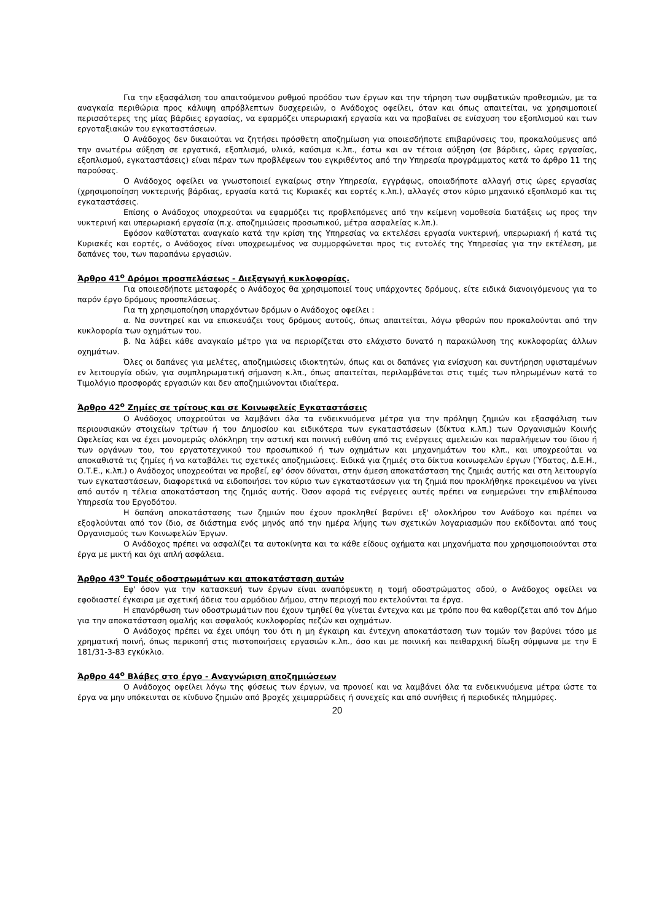Για την εξασφάλιση του απαιτούμενου ρυθμού προόδου των έργων και την τήρηση των συμβατικών προθεσμιών, με τα αναγκαία περιθώρια προς κάλυψη απρόβλεπτων δυσχερειών, ο Ανάδοχος οφείλει, όταν και όπως απαιτείται, να χρησιμοποιεί περισσότερες της μίας βάρδιες εργασίας, να εφαρμόζει υπερωριακή εργασία και να προβαίνει σε ενίσχυση του εξοπλισμού και των εργοταξιακών του εγκαταστάσεων.
Ο Ανάδοχος δεν δικαιούται να ζητήσει πρόσθετη αποζημίωση για οποιεσδήποτε επιβαρύνσεις του, προκαλούμενες από την ανωτέρω αύξηση σε εργατικά, εξοπλισμό, υλικά, καύσιμα κ.λπ., έστω και αν τέτοια αύξηση (σε βάρδιες, ώρες εργασίας, εξοπλισμού, εγκαταστάσεις) είναι πέραν των προβλέψεων του εγκριθέντος από την Υπηρεσία προγράμματος κατά το άρθρο 11 της παρούσας.
Ο Ανάδοχος οφείλει να γνωστοποιεί εγκαίρως στην Υπηρεσία, εγγράφως, οποιαδήποτε αλλαγή στις ώρες εργασίας (χρησιμοποίηση νυκτερινής βάρδιας, εργασία κατά τις Κυριακές και εορτές κ.λπ.), αλλαγές στον κύριο μηχανικό εξοπλισμό και τις εγκαταστάσεις.
Επίσης ο Ανάδοχος υποχρεούται να εφαρμόζει τις προβλεπόμενες από την κείμενη νομοθεσία διατάξεις ως προς την νυκτερινή και υπερωριακή εργασία (π.χ. αποζημιώσεις προσωπικού, μέτρα ασφαλείας κ.λπ.).
Εφόσον καθίσταται αναγκαίο κατά την κρίση της Υπηρεσίας να εκτελέσει εργασία νυκτερινή, υπερωριακή ή κατά τις Κυριακές και εορτές, ο Ανάδοχος είναι υποχρεωμένος να συμμορφώνεται προς τις εντολές της Υπηρεσίας για την εκτέλεση, με δαπάνες του, των παραπάνω εργασιών.
Άρθρο 41<sup>ο</sup> Δρόμοι προσπελάσεως - Διεξαγωγή κυκλοφορίας.
Για οποιεσδήποτε μεταφορές ο Ανάδοχος θα χρησιμοποιεί τους υπάρχοντες δρόμους, είτε ειδικά διανοιγόμενους για το παρόν έργο δρόμους προσπελάσεως.
Για τη χρησιμοποίηση υπαρχόντων δρόμων ο Ανάδοχος οφείλει :
α. Να συντηρεί και να επισκευάζει τους δρόμους αυτούς, όπως απαιτείται, λόγω φθορών που προκαλούνται από την κυκλοφορία των οχημάτων του.
β. Να λάβει κάθε αναγκαίο μέτρο για να περιορίζεται στο ελάχιστο δυνατό η παρακώλυση της κυκλοφορίας άλλων οχημάτων.
Όλες οι δαπάνες για μελέτες, αποζημιώσεις ιδιοκτητών, όπως και οι δαπάνες για ενίσχυση και συντήρηση υφισταμένων εν λειτουργία οδών, για συμπληρωματική σήμανση κ.λπ., όπως απαιτείται, περιλαμβάνεται στις τιμές των πληρωμένων κατά το Τιμολόγιο προσφοράς εργασιών και δεν αποζημιώνονται ιδιαίτερα.
Άρθρο 42<sup>ο</sup> Ζημίες σε τρίτους και σε Κοινωφελείς Εγκαταστάσεις
Ο Ανάδοχος υποχρεούται να λαμβάνει όλα τα ενδεικνυόμενα μέτρα για την πρόληψη ζημιών και εξασφάλιση των περιουσιακών στοιχείων τρίτων ή του Δημοσίου και ειδικότερα των εγκαταστάσεων (δίκτυα κ.λπ.) των Οργανισμών Κοινής Ωφελείας και να έχει μονομερώς ολόκληρη την αστική και ποινική ευθύνη από τις ενέργειες αμελειών και παραλήψεων του ίδιου ή των οργάνων του, του εργατοτεχνικού του προσωπικού ή των οχημάτων και μηχανημάτων του κλπ., και υποχρεούται να αποκαθιστά τις ζημίες ή να καταβάλει τις σχετικές αποζημιώσεις. Ειδικά για ζημιές στα δίκτυα κοινωφελών έργων (Ύδατος, Δ.Ε.Η., Ο.Τ.Ε., κ.λπ.) ο Ανάδοχος υποχρεούται να προβεί, εφ' όσον δύναται, στην άμεση αποκατάσταση της ζημιάς αυτής και στη λειτουργία των εγκαταστάσεων, διαφορετικά να ειδοποιήσει τον κύριο των εγκαταστάσεων για τη ζημιά που προκλήθηκε προκειμένου να γίνει από αυτόν η τέλεια αποκατάσταση της ζημιάς αυτής. Όσον αφορά τις ενέργειες αυτές πρέπει να ενημερώνει την επιβλέπουσα Υπηρεσία του Εργοδότου.
Η δαπάνη αποκατάστασης των ζημιών που έχουν προκληθεί βαρύνει εξ' ολοκλήρου τον Ανάδοχο και πρέπει να εξοφλούνται από τον ίδιο, σε διάστημα ενός μηνός από την ημέρα λήψης των σχετικών λογαριασμών που εκδίδονται από τους Οργανισμούς των Κοινωφελών Έργων.
Ο Ανάδοχος πρέπει να ασφαλίζει τα αυτοκίνητα και τα κάθε είδους οχήματα και μηχανήματα που χρησιμοποιούνται στα έργα με μικτή και όχι απλή ασφάλεια.
Άρθρο 43<sup>ο</sup> Τομές οδοστρωμάτων και αποκατάσταση αυτών
Εφ' όσον για την κατασκευή των έργων είναι αναπόφευκτη η τομή οδοστρώματος οδού, ο Ανάδοχος οφείλει να εφοδιαστεί έγκαιρα με σχετική άδεια του αρμόδιου Δήμου, στην περιοχή που εκτελούνται τα έργα.
Η επανόρθωση των οδοστρωμάτων που έχουν τμηθεί θα γίνεται έντεχνα και με τρόπο που θα καθορίζεται από τον Δήμο για την αποκατάσταση ομαλής και ασφαλούς κυκλοφορίας πεζών και οχημάτων.
Ο Ανάδοχος πρέπει να έχει υπόψη του ότι η μη έγκαιρη και έντεχνη αποκατάσταση των τομών τον βαρύνει τόσο με χρηματική ποινή, όπως περικοπή στις πιστοποιήσεις εργασιών κ.λπ., όσο και με ποινική και πειθαρχική δίωξη σύμφωνα με την Ε 181/31-3-83 εγκύκλιο.
Άρθρο 44<sup>ο</sup> Βλάβες στο έργο - Αναγνώριση αποζημιώσεων
Ο Ανάδοχος οφείλει λόγω της φύσεως των έργων, να προνοεί και να λαμβάνει όλα τα ενδεικνυόμενα μέτρα ώστε τα έργα να μην υπόκεινται σε κίνδυνο ζημιών από βροχές χειμαρρώδεις ή συνεχείς και από συνήθεις ή περιοδικές πλημμύρες.
20